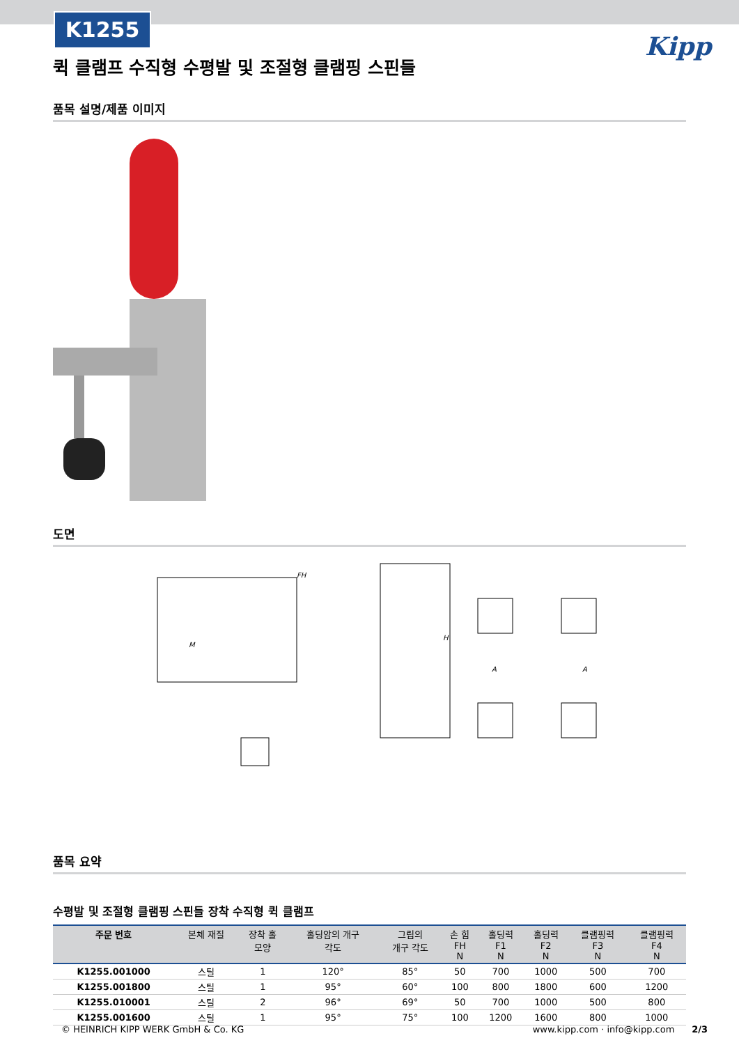K1255
Kipp
퀵 클램프 수직형 수평발 및 조절형 클램핑 스핀들
품목 설명/제품 이미지
도면
FH
M
A
A
H
품목 요약
수평발 및 조절형 클램핑 스핀들 장착 수직형 퀵 클램프
| 주문 번호 | 본체 재질 | 장착 홀 모양 | 홀딩암의 개구 각도 | 그립의 개구 각도 | 손 힘 FH N | 홀딩력 F1 N | 홀딩력 F2 N | 클램핑력 F3 N | 클램핑력 F4 N |
| --- | --- | --- | --- | --- | --- | --- | --- | --- | --- |
| K1255.001000 | 스틸 | 1 | 120° | 85° | 50 | 700 | 1000 | 500 | 700 |
| K1255.001800 | 스틸 | 1 | 95° | 60° | 100 | 800 | 1800 | 600 | 1200 |
| K1255.010001 | 스틸 | 2 | 96° | 69° | 50 | 700 | 1000 | 500 | 800 |
| K1255.001600 | 스틸 | 1 | 95° | 75° | 100 | 1200 | 1600 | 800 | 1000 |
© HEINRICH KIPP WERK GmbH & Co. KG www.kipp.com · info@kipp.com 2/3